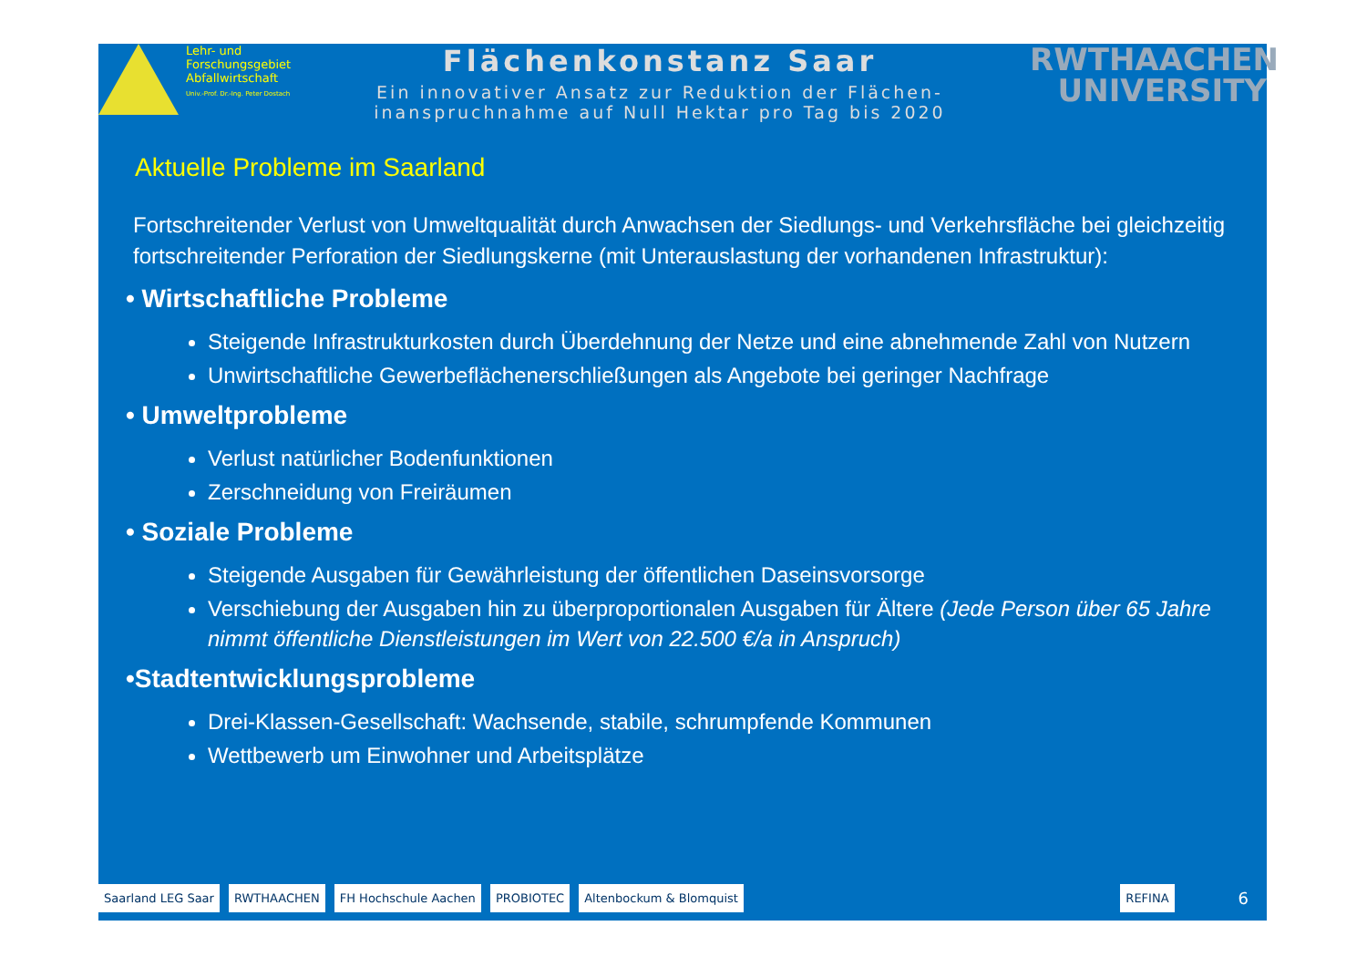Lehr- und
Forschungsgebiet
Abfallwirtschaft
Univ.-Prof. Dr.-Ing. Peter Dostach
Flächenkonstanz Saar
Ein innovativer Ansatz zur Reduktion der Flächen-
inanspruchnahme auf Null Hektar pro Tag bis 2020
RWTHAACHEN
UNIVERSITY
Aktuelle Probleme im Saarland
Fortschreitender Verlust von Umweltqualität durch Anwachsen der Siedlungs- und Verkehrsfläche bei gleichzeitig fortschreitender Perforation der Siedlungskerne (mit Unterauslastung der vorhandenen Infrastruktur):
• Wirtschaftliche Probleme
Steigende Infrastrukturkosten durch Überdehnung der Netze und eine abnehmende Zahl von Nutzern
Unwirtschaftliche Gewerbeflächenerschließungen als Angebote bei geringer Nachfrage
• Umweltprobleme
Verlust natürlicher Bodenfunktionen
Zerschneidung von Freiräumen
• Soziale Probleme
Steigende Ausgaben für Gewährleistung der öffentlichen Daseinsvorsorge
Verschiebung der Ausgaben hin zu überproportionalen Ausgaben für Ältere (Jede Person über 65 Jahre nimmt öffentliche Dienstleistungen im Wert von 22.500 €/a in Anspruch)
•Stadtentwicklungsprobleme
Drei-Klassen-Gesellschaft: Wachsende, stabile, schrumpfende Kommunen
Wettbewerb um Einwohner und Arbeitsplätze
Saarland LEG Saar RWTHAACHEN FH Hochschule Aachen PROBIOTEC Altenbockum & Blomquist REFINA 6